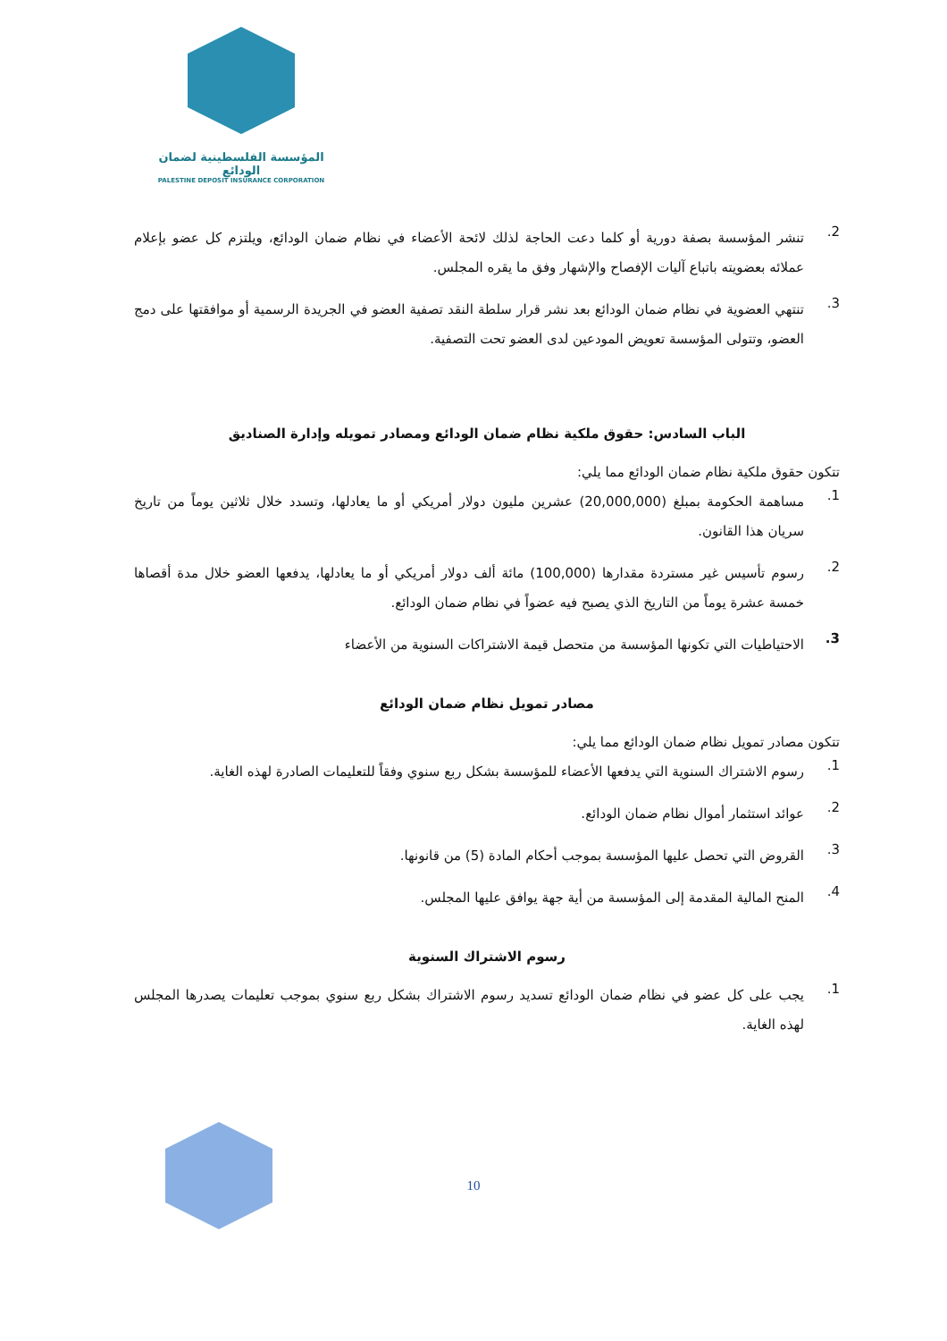المؤسسة الفلسطينية لضمان الودائع
PALESTINE DEPOSIT INSURANCE CORPORATION
2. تنشر المؤسسة بصفة دورية أو كلما دعت الحاجة لذلك لائحة الأعضاء في نظام ضمان الودائع، ويلتزم كل عضو بإعلام عملائه بعضويته باتباع آليات الإفصاح والإشهار وفق ما يقره المجلس.
3. تنتهي العضوية في نظام ضمان الودائع بعد نشر قرار سلطة النقد تصفية العضو في الجريدة الرسمية أو موافقتها على دمج العضو، وتتولى المؤسسة تعويض المودعين لدى العضو تحت التصفية.
الباب السادس: حقوق ملكية نظام ضمان الودائع ومصادر تمويله وإدارة الصناديق
تتكون حقوق ملكية نظام ضمان الودائع مما يلي:
1. مساهمة الحكومة بمبلغ (20,000,000) عشرين مليون دولار أمريكي أو ما يعادلها، وتسدد خلال ثلاثين يوماً من تاريخ سريان هذا القانون.
2. رسوم تأسيس غير مستردة مقدارها (100,000) مائة ألف دولار أمريكي أو ما يعادلها، يدفعها العضو خلال مدة أقصاها خمسة عشرة يوماً من التاريخ الذي يصبح فيه عضواً في نظام ضمان الودائع.
3. الاحتياطيات التي تكونها المؤسسة من متحصل قيمة الاشتراكات السنوية من الأعضاء
مصادر تمويل نظام ضمان الودائع
تتكون مصادر تمويل نظام ضمان الودائع مما يلي:
1. رسوم الاشتراك السنوية التي يدفعها الأعضاء للمؤسسة بشكل ربع سنوي وفقاً للتعليمات الصادرة لهذه الغاية.
2. عوائد استثمار أموال نظام ضمان الودائع.
3. القروض التي تحصل عليها المؤسسة بموجب أحكام المادة (5) من قانونها.
4. المنح المالية المقدمة إلى المؤسسة من أية جهة يوافق عليها المجلس.
رسوم الاشتراك السنوية
1. يجب على كل عضو في نظام ضمان الودائع تسديد رسوم الاشتراك بشكل ربع سنوي بموجب تعليمات يصدرها المجلس لهذه الغاية.
10